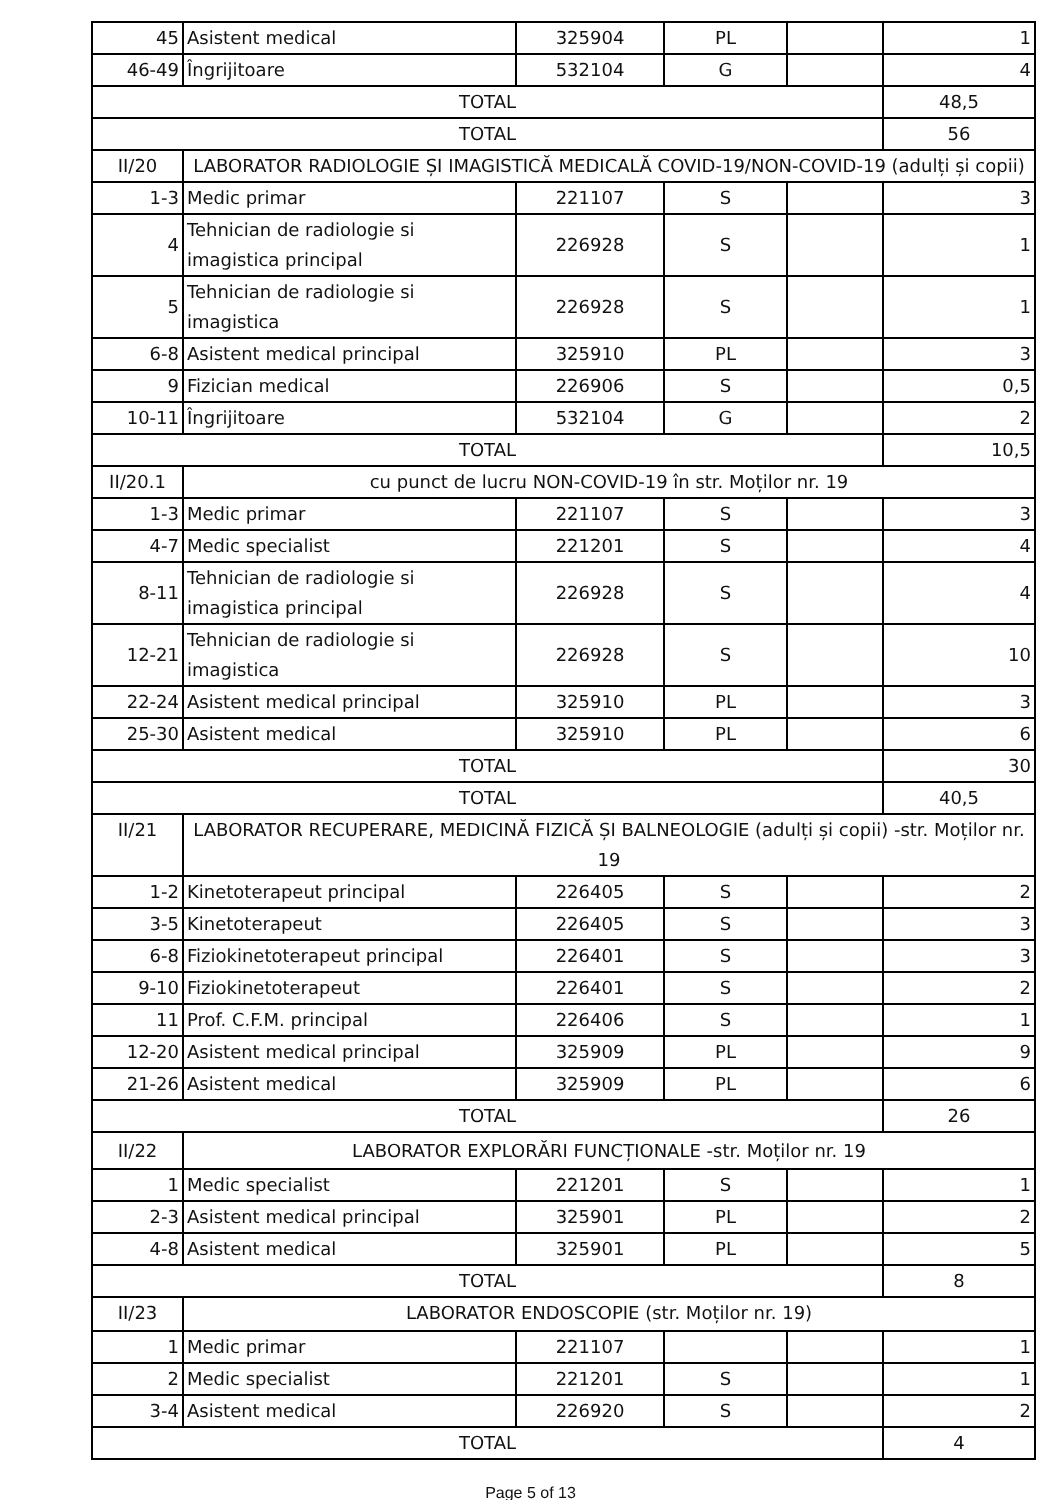| 45 | Asistent medical | 325904 | PL | | 1 |
| 46-49 | Îngrijitoare | 532104 | G | | 4 |
| TOTAL | | | | | 48,5 |
| TOTAL | | | | | 56 |
| II/20 | LABORATOR RADIOLOGIE ȘI IMAGISTICĂ MEDICALĂ COVID-19/NON-COVID-19 (adulți și copii) | | | | |
| 1-3 | Medic primar | 221107 | S | | 3 |
| 4 | Tehnician de radiologie si imagistica principal | 226928 | S | | 1 |
| 5 | Tehnician de radiologie si imagistica | 226928 | S | | 1 |
| 6-8 | Asistent medical principal | 325910 | PL | | 3 |
| 9 | Fizician medical | 226906 | S | | 0,5 |
| 10-11 | Îngrijitoare | 532104 | G | | 2 |
| TOTAL | | | | | 10,5 |
| II/20.1 | cu punct de lucru NON-COVID-19 în str. Moților nr. 19 | | | | |
| 1-3 | Medic primar | 221107 | S | | 3 |
| 4-7 | Medic specialist | 221201 | S | | 4 |
| 8-11 | Tehnician de radiologie si imagistica principal | 226928 | S | | 4 |
| 12-21 | Tehnician de radiologie si imagistica | 226928 | S | | 10 |
| 22-24 | Asistent medical principal | 325910 | PL | | 3 |
| 25-30 | Asistent medical | 325910 | PL | | 6 |
| TOTAL | | | | | 30 |
| TOTAL | | | | | 40,5 |
| II/21 | LABORATOR RECUPERARE, MEDICINĂ FIZICĂ ȘI BALNEOLOGIE (adulți și copii) -str. Moților nr. 19 | | | | |
| 1-2 | Kinetoterapeut principal | 226405 | S | | 2 |
| 3-5 | Kinetoterapeut | 226405 | S | | 3 |
| 6-8 | Fiziokinetoterapeut principal | 226401 | S | | 3 |
| 9-10 | Fiziokinetoterapeut | 226401 | S | | 2 |
| 11 | Prof. C.F.M. principal | 226406 | S | | 1 |
| 12-20 | Asistent medical principal | 325909 | PL | | 9 |
| 21-26 | Asistent medical | 325909 | PL | | 6 |
| TOTAL | | | | | 26 |
| II/22 | LABORATOR EXPLORĂRI FUNCȚIONALE -str. Moților nr. 19 | | | | |
| 1 | Medic specialist | 221201 | S | | 1 |
| 2-3 | Asistent medical principal | 325901 | PL | | 2 |
| 4-8 | Asistent medical | 325901 | PL | | 5 |
| TOTAL | | | | | 8 |
| II/23 | LABORATOR ENDOSCOPIE (str. Moților nr. 19) | | | | |
| 1 | Medic primar | 221107 | | | 1 |
| 2 | Medic specialist | 221201 | S | | 1 |
| 3-4 | Asistent medical | 226920 | S | | 2 |
| TOTAL | | | | | 4 |
Page 5 of 13